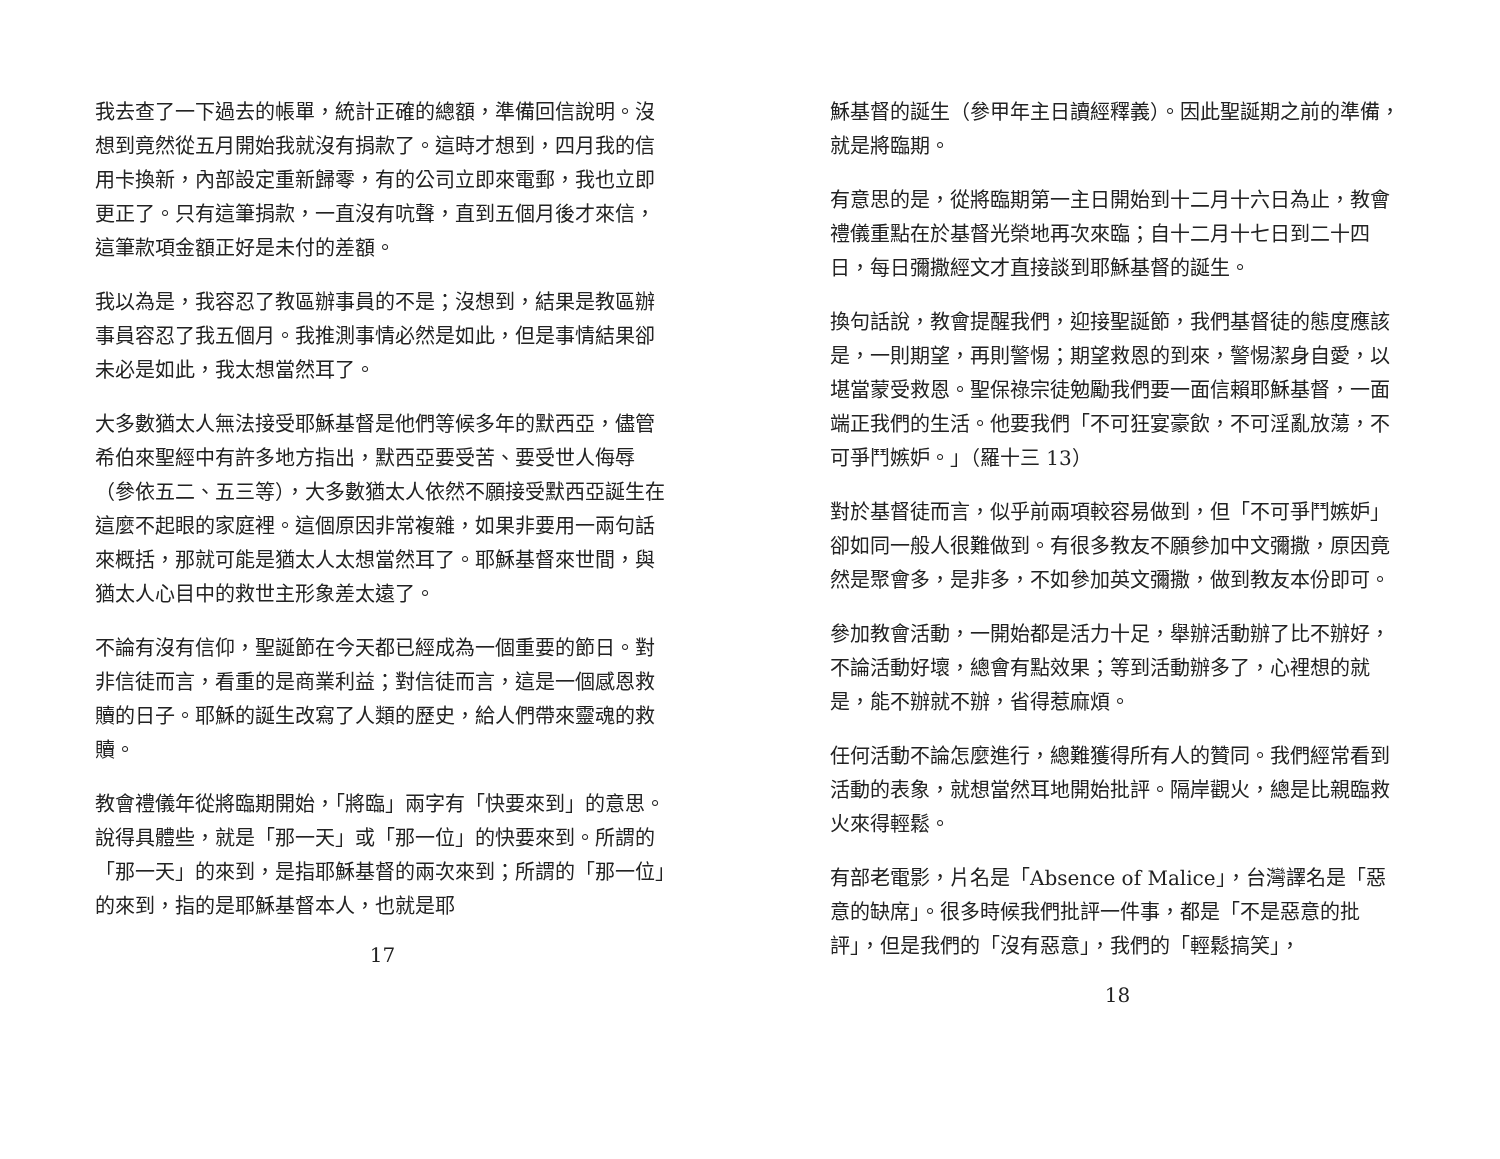我去查了一下過去的帳單，統計正確的總額，準備回信說明。沒想到竟然從五月開始我就沒有捐款了。這時才想到，四月我的信用卡換新，內部設定重新歸零，有的公司立即來電郵，我也立即更正了。只有這筆捐款，一直沒有吭聲，直到五個月後才來信，這筆款項金額正好是未付的差額。
我以為是，我容忍了教區辦事員的不是；沒想到，結果是教區辦事員容忍了我五個月。我推測事情必然是如此，但是事情結果卻未必是如此，我太想當然耳了。
大多數猶太人無法接受耶穌基督是他們等候多年的默西亞，儘管希伯來聖經中有許多地方指出，默西亞要受苦、要受世人侮辱（參依五二、五三等），大多數猶太人依然不願接受默西亞誕生在這麼不起眼的家庭裡。這個原因非常複雜，如果非要用一兩句話來概括，那就可能是猶太人太想當然耳了。耶穌基督來世間，與猶太人心目中的救世主形象差太遠了。
不論有沒有信仰，聖誕節在今天都已經成為一個重要的節日。對非信徒而言，看重的是商業利益；對信徒而言，這是一個感恩救贖的日子。耶穌的誕生改寫了人類的歷史，給人們帶來靈魂的救贖。
教會禮儀年從將臨期開始，「將臨」兩字有「快要來到」的意思。說得具體些，就是「那一天」或「那一位」的快要來到。所謂的「那一天」的來到，是指耶穌基督的兩次來到；所謂的「那一位」的來到，指的是耶穌基督本人，也就是耶
17
穌基督的誕生（參甲年主日讀經釋義）。因此聖誕期之前的準備，就是將臨期。
有意思的是，從將臨期第一主日開始到十二月十六日為止，教會禮儀重點在於基督光榮地再次來臨；自十二月十七日到二十四日，每日彌撒經文才直接談到耶穌基督的誕生。
換句話說，教會提醒我們，迎接聖誕節，我們基督徒的態度應該是，一則期望，再則警惕；期望救恩的到來，警惕潔身自愛，以堪當蒙受救恩。聖保祿宗徒勉勵我們要一面信賴耶穌基督，一面端正我們的生活。他要我們「不可狂宴豪飲，不可淫亂放蕩，不可爭鬥嫉妒。」（羅十三 13）
對於基督徒而言，似乎前兩項較容易做到，但「不可爭鬥嫉妒」卻如同一般人很難做到。有很多教友不願參加中文彌撒，原因竟然是聚會多，是非多，不如參加英文彌撒，做到教友本份即可。
參加教會活動，一開始都是活力十足，舉辦活動辦了比不辦好，不論活動好壞，總會有點效果；等到活動辦多了，心裡想的就是，能不辦就不辦，省得惹麻煩。
任何活動不論怎麼進行，總難獲得所有人的贊同。我們經常看到活動的表象，就想當然耳地開始批評。隔岸觀火，總是比親臨救火來得輕鬆。
有部老電影，片名是「Absence of Malice」，台灣譯名是「惡意的缺席」。很多時候我們批評一件事，都是「不是惡意的批評」，但是我們的「沒有惡意」，我們的「輕鬆搞笑」，
18